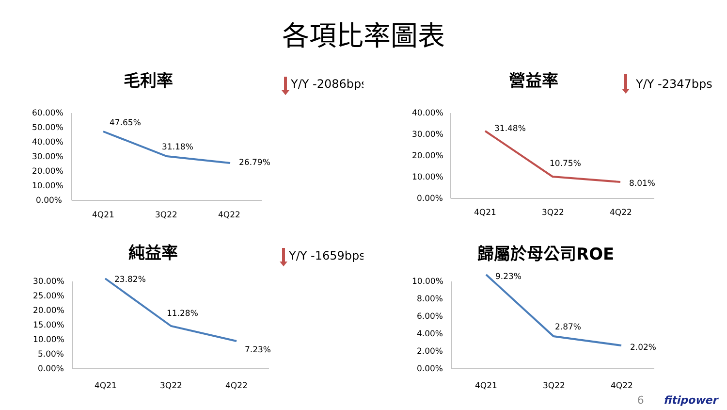各項比率圖表
毛利率
Y/Y -2086bps
60.00%
50.00%
40.00%
30.00%
20.00%
10.00%
0.00%
47.65%
31.18%
26.79%
4Q21
3Q22
4Q22
營益率
Y/Y -2347bps
40.00%
30.00%
20.00%
10.00%
0.00%
31.48%
10.75%
8.01%
4Q21
3Q22
4Q22
純益率
Y/Y -1659bps
30.00%
25.00%
20.00%
15.00%
10.00%
5.00%
0.00%
23.82%
11.28%
7.23%
4Q21
3Q22
4Q22
歸屬於母公司ROE
10.00%
8.00%
6.00%
4.00%
2.00%
0.00%
9.23%
2.87%
2.02%
4Q21
3Q22
4Q22
6 fitipower